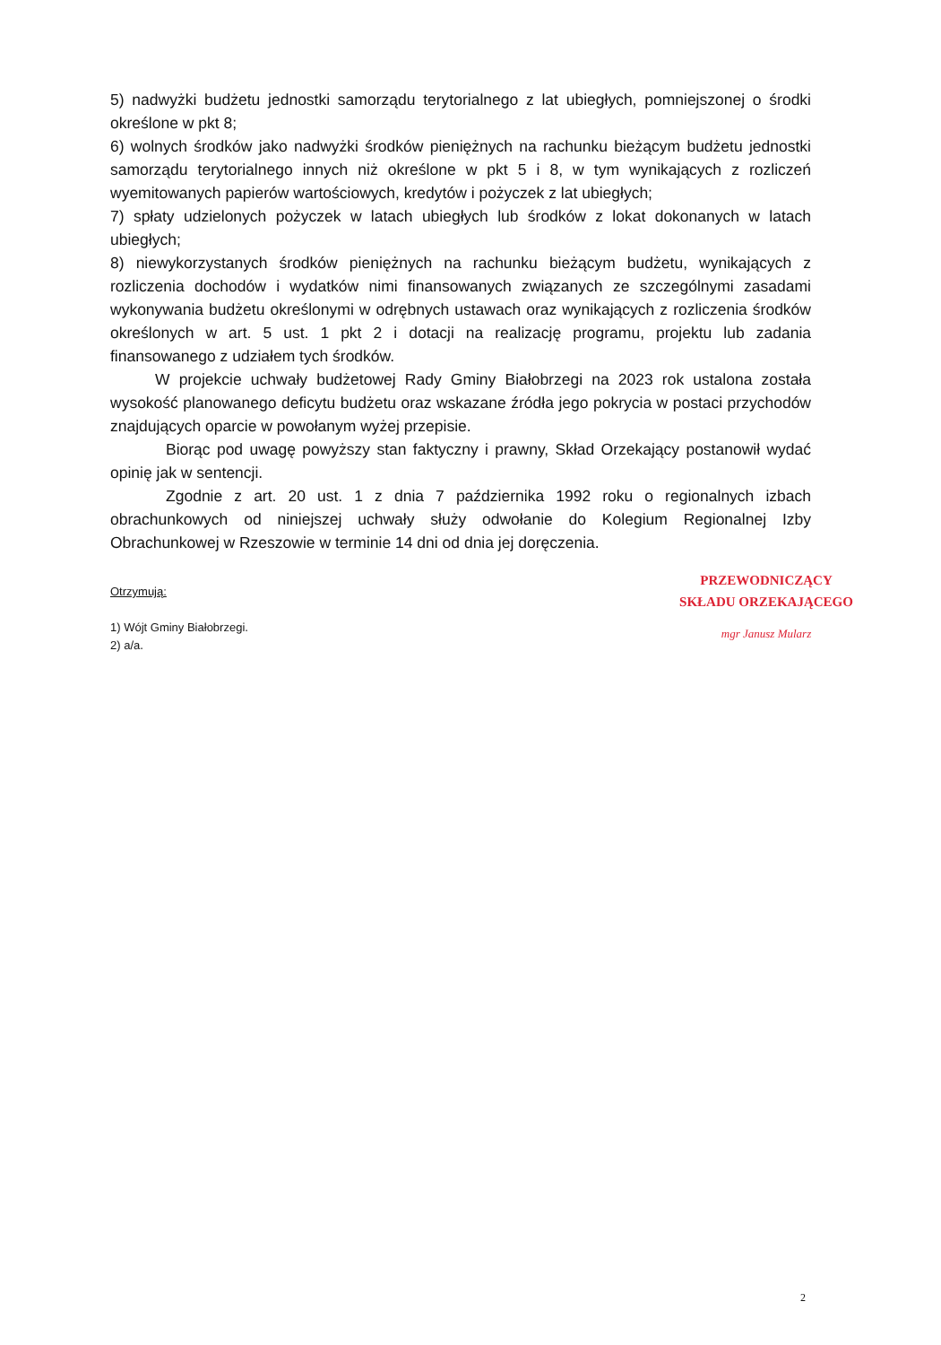5) nadwyżki budżetu jednostki samorządu terytorialnego z lat ubiegłych, pomniejszonej o środki określone w pkt 8;
6) wolnych środków jako nadwyżki środków pieniężnych na rachunku bieżącym budżetu jednostki samorządu terytorialnego innych niż określone w pkt 5 i 8, w tym wynikających z rozliczeń wyemitowanych papierów wartościowych, kredytów i pożyczek z lat ubiegłych;
7) spłaty udzielonych pożyczek w latach ubiegłych lub środków z lokat dokonanych w latach ubiegłych;
8) niewykorzystanych środków pieniężnych na rachunku bieżącym budżetu, wynikających z rozliczenia dochodów i wydatków nimi finansowanych związanych ze szczególnymi zasadami wykonywania budżetu określonymi w odrębnych ustawach oraz wynikających z rozliczenia środków określonych w art. 5 ust. 1 pkt 2 i dotacji na realizację programu, projektu lub zadania finansowanego z udziałem tych środków.
W projekcie uchwały budżetowej Rady Gminy Białobrzegi na 2023 rok ustalona została wysokość planowanego deficytu budżetu oraz wskazane źródła jego pokrycia w postaci przychodów znajdujących oparcie w powołanym wyżej przepisie.
Biorąc pod uwagę powyższy stan faktyczny i prawny, Skład Orzekający postanowił wydać opinię jak w sentencji.
Zgodnie z art. 20 ust. 1 z dnia 7 października 1992 roku o regionalnych izbach obrachunkowych od niniejszej uchwały służy odwołanie do Kolegium Regionalnej Izby Obrachunkowej w Rzeszowie w terminie 14 dni od dnia jej doręczenia.
Otrzymują:
1) Wójt Gminy Białobrzegi.
2) a/a.
PRZEWODNICZĄCY
SKŁADU ORZEKAJĄCEGO
mgr Janusz Mularz
2